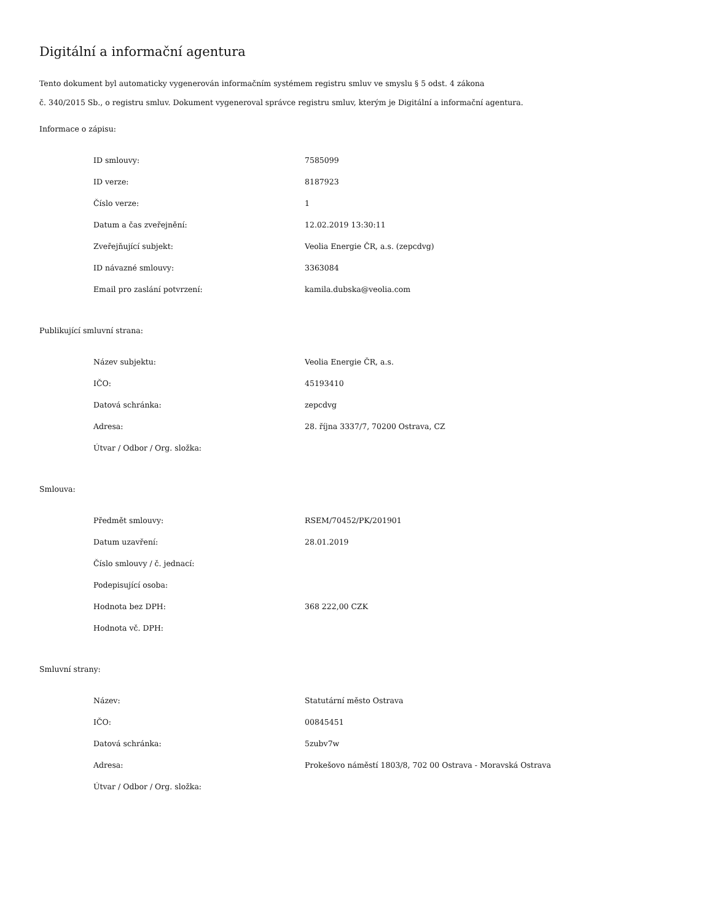Digitální a informační agentura
Tento dokument byl automaticky vygenerován informačním systémem registru smluv ve smyslu § 5 odst. 4 zákona
č. 340/2015 Sb., o registru smluv. Dokument vygeneroval správce registru smluv, kterým je Digitální a informační agentura.
Informace o zápisu:
| ID smlouvy: | 7585099 |
| ID verze: | 8187923 |
| Číslo verze: | 1 |
| Datum a čas zveřejnění: | 12.02.2019 13:30:11 |
| Zveřejňující subjekt: | Veolia Energie ČR, a.s. (zepcdvg) |
| ID návazné smlouvy: | 3363084 |
| Email pro zaslání potvrzení: | kamila.dubska@veolia.com |
Publikující smluvní strana:
| Název subjektu: | Veolia Energie ČR, a.s. |
| IČO: | 45193410 |
| Datová schránka: | zepcdvg |
| Adresa: | 28. října 3337/7, 70200 Ostrava, CZ |
| Útvar / Odbor / Org. složka: | |
Smlouva:
| Předmět smlouvy: | RSEM/70452/PK/201901 |
| Datum uzavření: | 28.01.2019 |
| Číslo smlouvy / č. jednací: | |
| Podepisující osoba: | |
| Hodnota bez DPH: | 368 222,00 CZK |
| Hodnota vč. DPH: | |
Smluvní strany:
| Název: | Statutární město Ostrava |
| IČO: | 00845451 |
| Datová schránka: | 5zubv7w |
| Adresa: | Prokešovo náměstí 1803/8, 702 00 Ostrava - Moravská Ostrava |
| Útvar / Odbor / Org. složka: | |